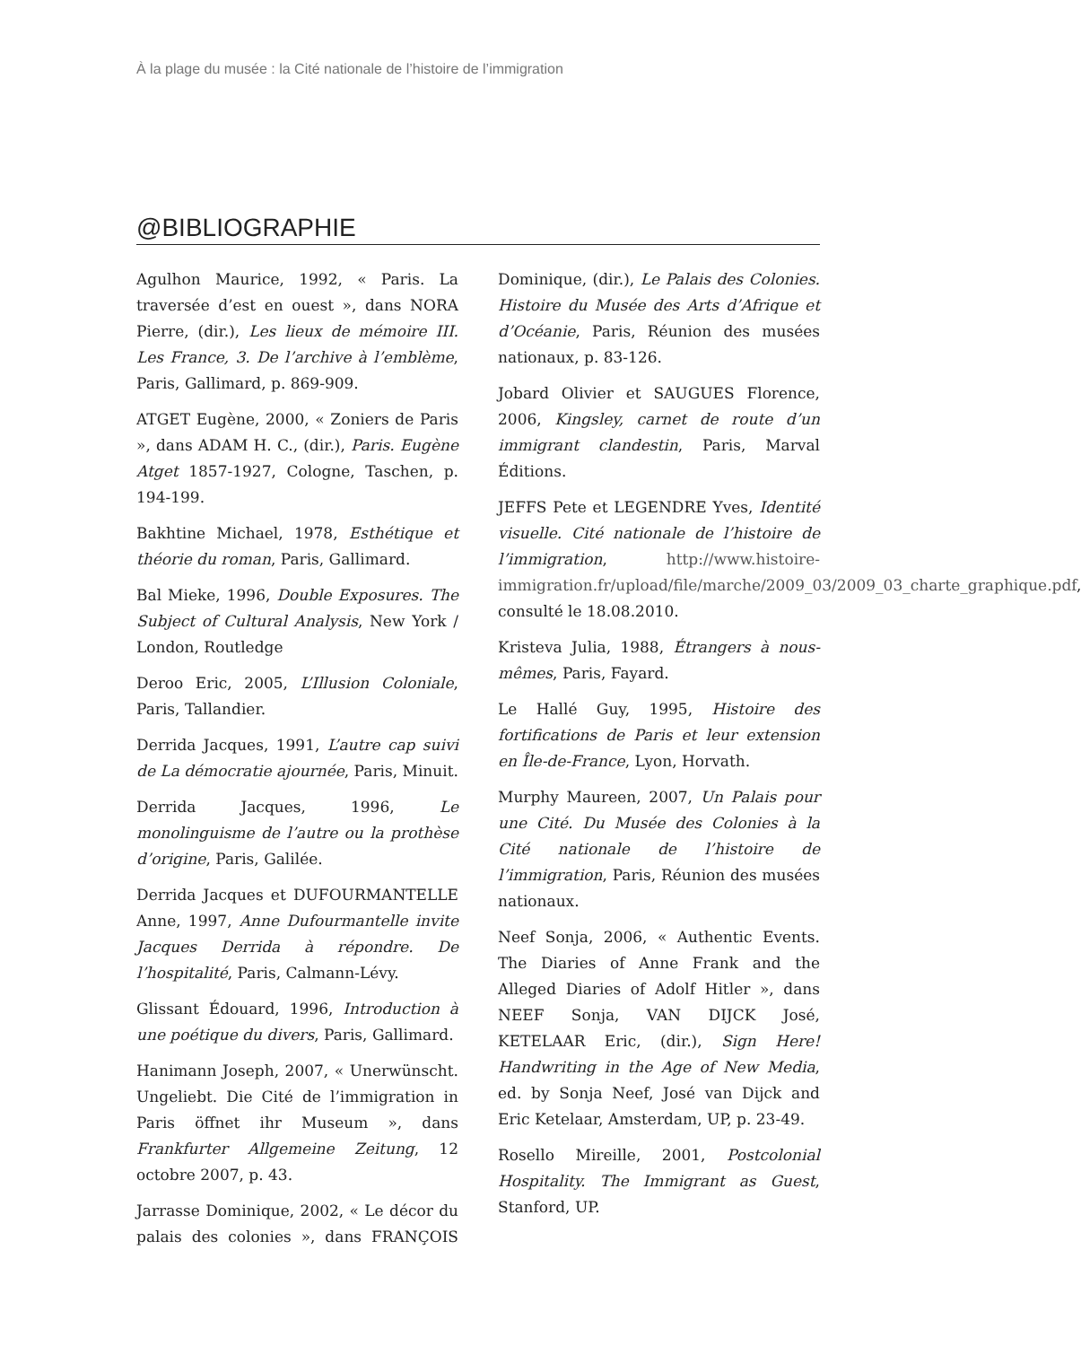À la plage du musée : la Cité nationale de l’histoire de l’immigration
@BIBLIOGRAPHIE
Agulhon Maurice, 1992, « Paris. La traversée d’est en ouest », dans NORA Pierre, (dir.), Les lieux de mémoire III. Les France, 3. De l’archive à l’emblème, Paris, Gallimard, p. 869-909.
ATGET Eugène, 2000, « Zoniers de Paris », dans ADAM H. C., (dir.), Paris. Eugène Atget 1857-1927, Cologne, Taschen, p. 194-199.
Bakhtine Michael, 1978, Esthétique et théorie du roman, Paris, Gallimard.
Bal Mieke, 1996, Double Exposures. The Subject of Cultural Analysis, New York / London, Routledge
Deroo Eric, 2005, L’Illusion Coloniale, Paris, Tallandier.
Derrida Jacques, 1991, L’autre cap suivi de La démocratie ajournée, Paris, Minuit.
Derrida Jacques, 1996, Le monolinguisme de l’autre ou la prothèse d’origine, Paris, Galilée.
Derrida Jacques et DUFOURMANTELLE Anne, 1997, Anne Dufourmantelle invite Jacques Derrida à répondre. De l’hospitalité, Paris, Calmann-Lévy.
Glissant Édouard, 1996, Introduction à une poétique du divers, Paris, Gallimard.
Hanimann Joseph, 2007, « Unerwünscht. Ungeliebt. Die Cité de l’immigration in Paris öffnet ihr Museum », dans Frankfurter Allgemeine Zeitung, 12 octobre 2007, p. 43.
Jarrasse Dominique, 2002, « Le décor du palais des colonies », dans FRANÇOIS Dominique, (dir.), Le Palais des Colonies. Histoire du Musée des Arts d’Afrique et d’Océanie, Paris, Réunion des musées nationaux, p. 83-126.
Jobard Olivier et SAUGUES Florence, 2006, Kingsley, carnet de route d’un immigrant clandestin, Paris, Marval Éditions.
JEFFS Pete et LEGENDRE Yves, Identité visuelle. Cité nationale de l’histoire de l’immigration, http://www.histoire-immigration.fr/upload/file/marche/2009_03/2009_03_charte_graphique.pdf, consulté le 18.08.2010.
Kristeva Julia, 1988, Étrangers à nous-mêmes, Paris, Fayard.
Le Hallé Guy, 1995, Histoire des fortifications de Paris et leur extension en Île-de-France, Lyon, Horvath.
Murphy Maureen, 2007, Un Palais pour une Cité. Du Musée des Colonies à la Cité nationale de l’histoire de l’immigration, Paris, Réunion des musées nationaux.
Neef Sonja, 2006, « Authentic Events. The Diaries of Anne Frank and the Alleged Diaries of Adolf Hitler », dans NEEF Sonja, VAN DIJCK José, KETELAAR Eric, (dir.), Sign Here! Handwriting in the Age of New Media, ed. by Sonja Neef, José van Dijck and Eric Ketelaar, Amsterdam, UP, p. 23-49.
Rosello Mireille, 2001, Postcolonial Hospitality. The Immigrant as Guest, Stanford, UP.